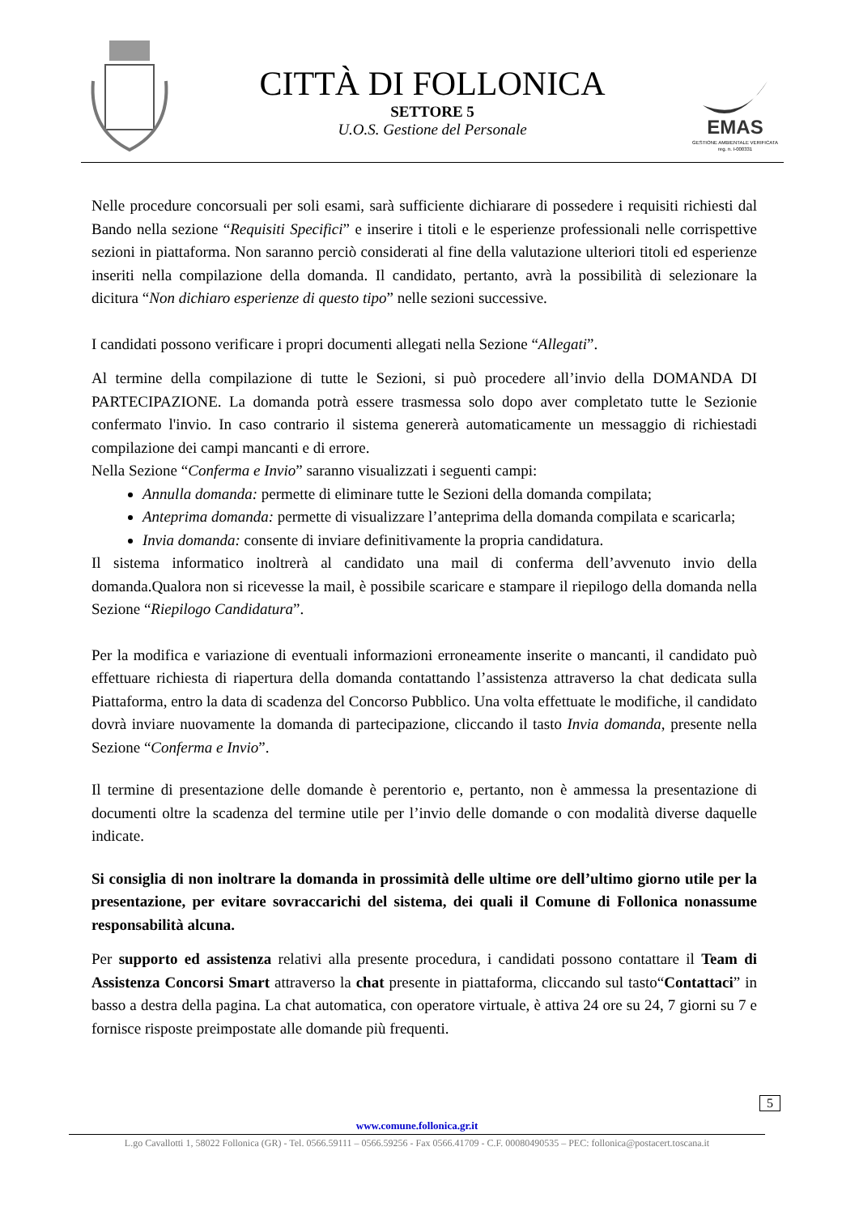CITTÀ DI FOLLONICA
SETTORE 5
U.O.S. Gestione del Personale
EMAS
GESTIONE AMBIENTALE VERIFICATA
reg. n. I-000331
Nelle procedure concorsuali per soli esami, sarà sufficiente dichiarare di possedere i requisiti richiesti dal Bando nella sezione “Requisiti Specifici” e inserire i titoli e le esperienze professionali nelle corrispettive sezioni in piattaforma. Non saranno perciò considerati al fine della valutazione ulteriori titoli ed esperienze inseriti nella compilazione della domanda. Il candidato, pertanto, avrà la possibilità di selezionare la dicitura “Non dichiaro esperienze di questo tipo” nelle sezioni successive.
I candidati possono verificare i propri documenti allegati nella Sezione “Allegati”.
Al termine della compilazione di tutte le Sezioni, si può procedere all’invio della DOMANDA DI PARTECIPAZIONE. La domanda potrà essere trasmessa solo dopo aver completato tutte le Sezionie confermato l'invio. In caso contrario il sistema genererà automaticamente un messaggio di richiestadi compilazione dei campi mancanti e di errore.
Nella Sezione “Conferma e Invio” saranno visualizzati i seguenti campi:
Annulla domanda: permette di eliminare tutte le Sezioni della domanda compilata;
Anteprima domanda: permette di visualizzare l’anteprima della domanda compilata e scaricarla;
Invia domanda: consente di inviare definitivamente la propria candidatura.
Il sistema informatico inoltrerà al candidato una mail di conferma dell’avvenuto invio della domanda.Qualora non si ricevesse la mail, è possibile scaricare e stampare il riepilogo della domanda nella Sezione “Riepilogo Candidatura”.
Per la modifica e variazione di eventuali informazioni erroneamente inserite o mancanti, il candidato può effettuare richiesta di riapertura della domanda contattando l’assistenza attraverso la chat dedicata sulla Piattaforma, entro la data di scadenza del Concorso Pubblico. Una volta effettuate le modifiche, il candidato dovrà inviare nuovamente la domanda di partecipazione, cliccando il tasto Invia domanda, presente nella Sezione “Conferma e Invio”.
Il termine di presentazione delle domande è perentorio e, pertanto, non è ammessa la presentazione di documenti oltre la scadenza del termine utile per l’invio delle domande o con modalità diverse daquelle indicate.
Si consiglia di non inoltrare la domanda in prossimità delle ultime ore dell’ultimo giorno utile per la presentazione, per evitare sovraccarichi del sistema, dei quali il Comune di Follonica nonassume responsabilità alcuna.
Per supporto ed assistenza relativi alla presente procedura, i candidati possono contattare il Team di Assistenza Concorsi Smart attraverso la chat presente in piattaforma, cliccando sul tasto“Contattaci” in basso a destra della pagina. La chat automatica, con operatore virtuale, è attiva 24 ore su 24, 7 giorni su 7 e fornisce risposte preimpostate alle domande più frequenti.
5
www.comune.follonica.gr.it
L.go Cavallotti 1, 58022 Follonica (GR) - Tel. 0566.59111 – 0566.59256 - Fax 0566.41709 - C.F. 00080490535 – PEC: follonica@postacert.toscana.it